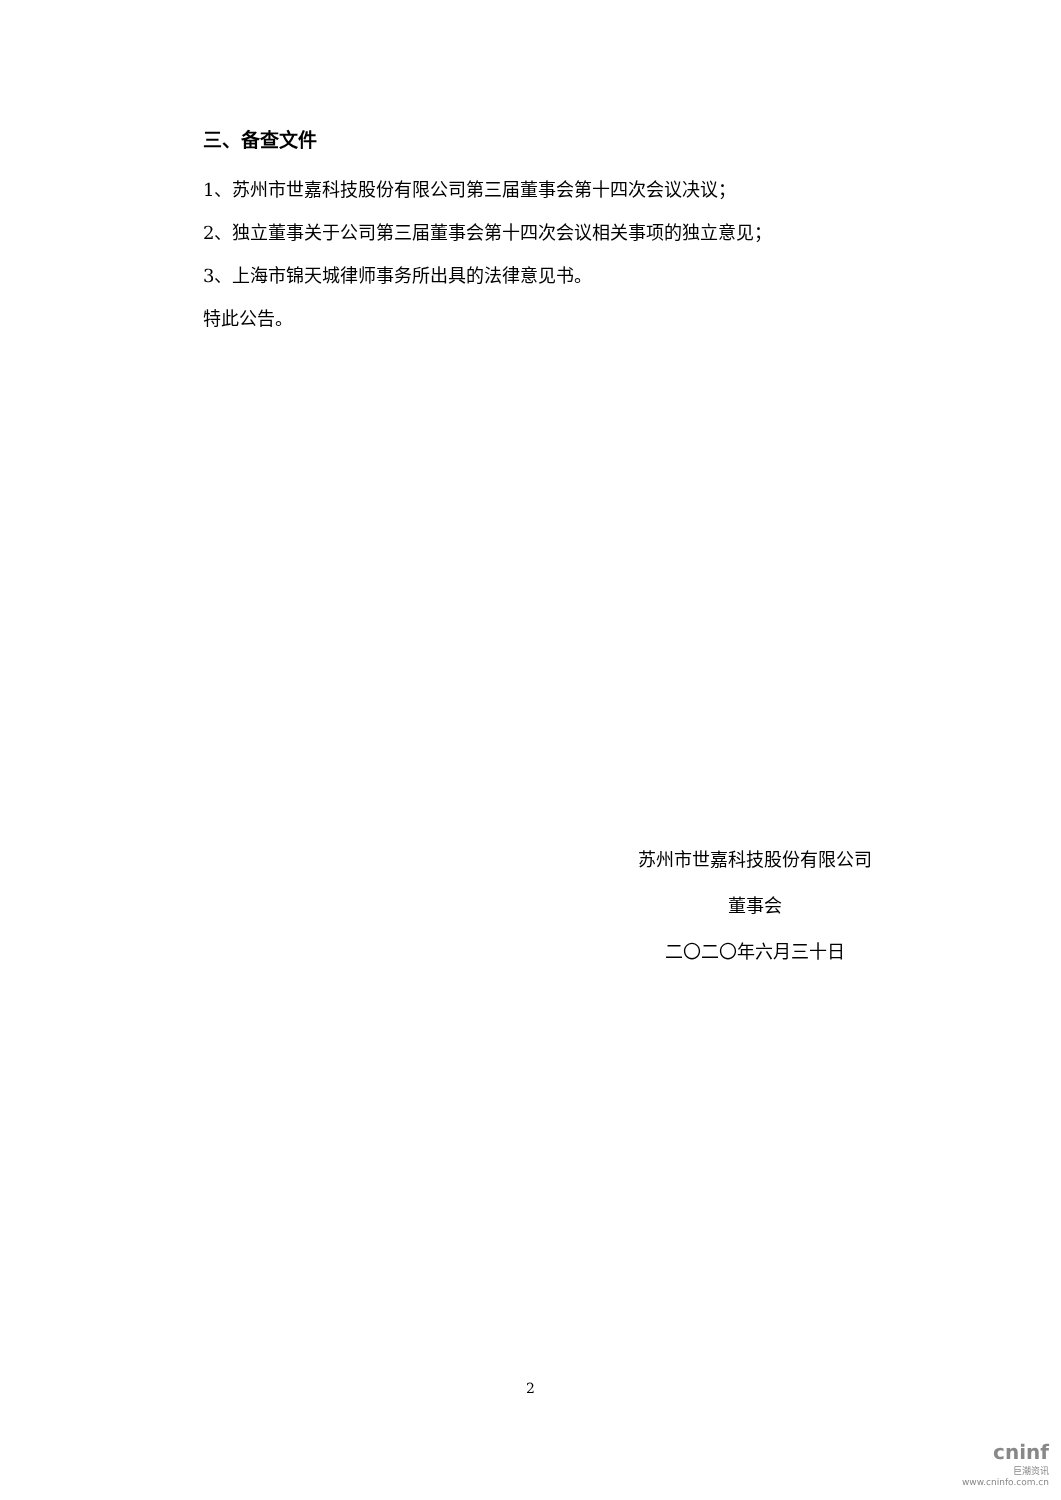三、备查文件
1、苏州市世嘉科技股份有限公司第三届董事会第十四次会议决议；
2、独立董事关于公司第三届董事会第十四次会议相关事项的独立意见；
3、上海市锦天城律师事务所出具的法律意见书。
特此公告。
苏州市世嘉科技股份有限公司
董事会
二〇二〇年六月三十日
2
cninf
巨潮资讯
www.cninfo.com.cn